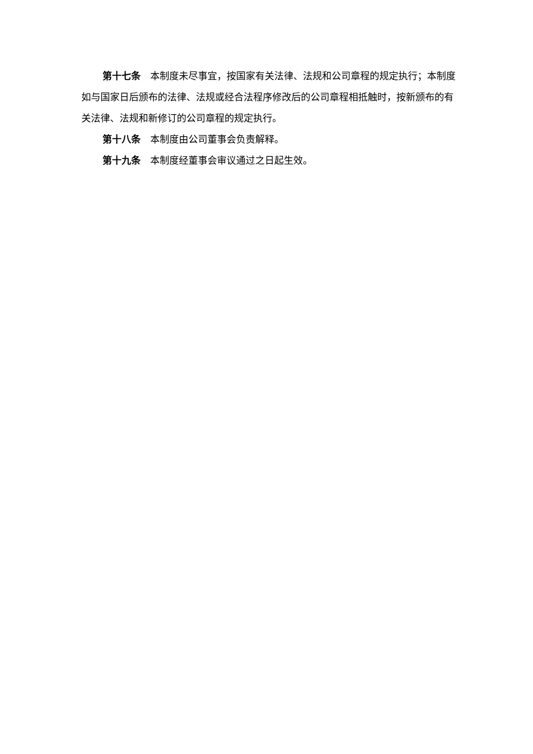第十七条　本制度未尽事宜，按国家有关法律、法规和公司章程的规定执行；本制度如与国家日后颁布的法律、法规或经合法程序修改后的公司章程相抵触时，按新颁布的有关法律、法规和新修订的公司章程的规定执行。
第十八条　本制度由公司董事会负责解释。
第十九条　本制度经董事会审议通过之日起生效。